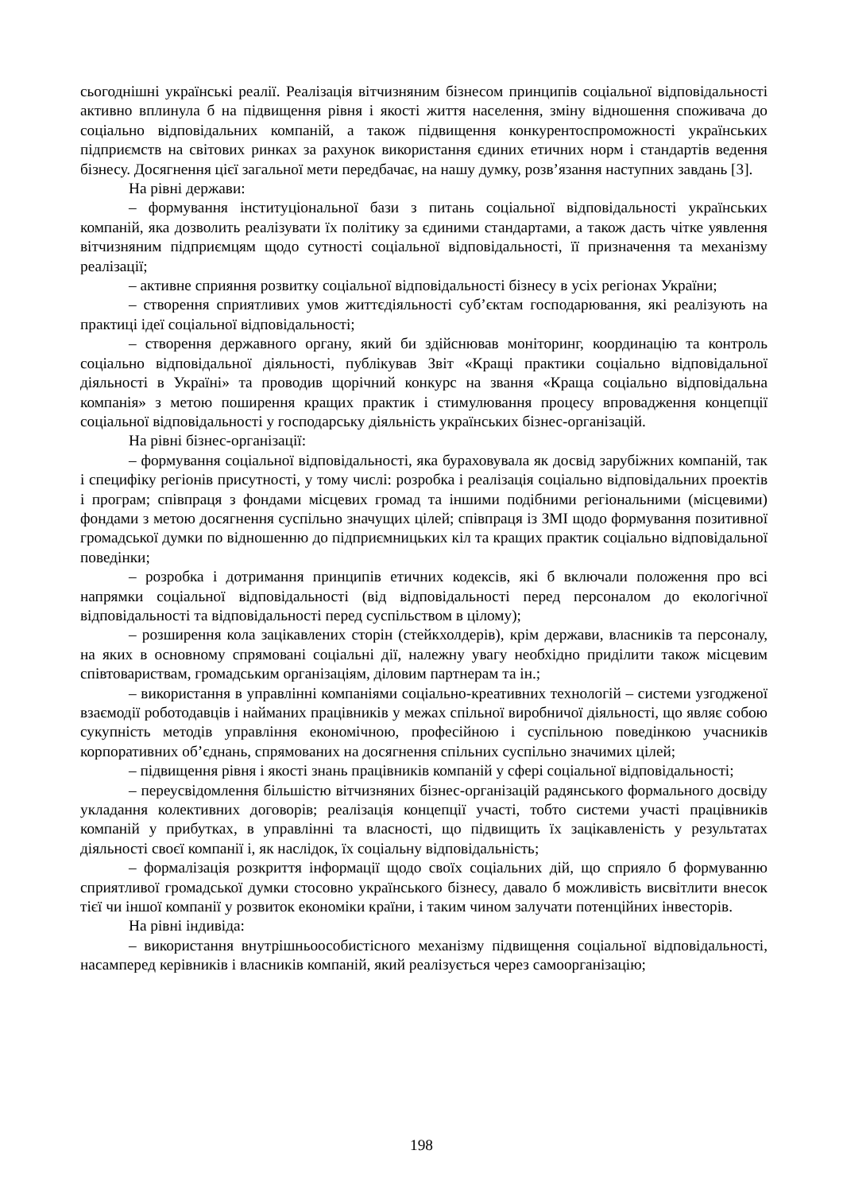сьогоднішні українські реалії. Реалізація вітчизняним бізнесом принципів соціальної відповідальності активно вплинула б на підвищення рівня і якості життя населення, зміну відношення споживача до соціально відповідальних компаній, а також підвищення конкурентоспроможності українських підприємств на світових ринках за рахунок використання єдиних етичних норм і стандартів ведення бізнесу. Досягнення цієї загальної мети передбачає, на нашу думку, розв’язання наступних завдань [3].
На рівні держави:
– формування інституціональної бази з питань соціальної відповідальності українських компаній, яка дозволить реалізувати їх політику за єдиними стандартами, а також дасть чітке уявлення вітчизняним підприємцям щодо сутності соціальної відповідальності, її призначення та механізму реалізації;
– активне сприяння розвитку соціальної відповідальності бізнесу в усіх регіонах України;
– створення сприятливих умов життєдіяльності суб’єктам господарювання, які реалізують на практиці ідеї соціальної відповідальності;
– створення державного органу, який би здійснював моніторинг, координацію та контроль соціально відповідальної діяльності, публікував Звіт «Кращі практики соціально відповідальної діяльності в Україні» та проводив щорічний конкурс на звання «Краща соціально відповідальна компанія» з метою поширення кращих практик і стимулювання процесу впровадження концепції соціальної відповідальності у господарську діяльність українських бізнес-організацій.
На рівні бізнес-організації:
– формування соціальної відповідальності, яка бураховувала як досвід зарубіжних компаній, так і специфіку регіонів присутності, у тому числі: розробка і реалізація соціально відповідальних проектів і програм; співпраця з фондами місцевих громад та іншими подібними регіональними (місцевими) фондами з метою досягнення суспільно значущих цілей; співпраця із ЗМІ щодо формування позитивної громадської думки по відношенню до підприємницьких кіл та кращих практик соціально відповідальної поведінки;
– розробка і дотримання принципів етичних кодексів, які б включали положення про всі напрямки соціальної відповідальності (від відповідальності перед персоналом до екологічної відповідальності та відповідальності перед суспільством в цілому);
– розширення кола зацікавлених сторін (стейкхолдерів), крім держави, власників та персоналу, на яких в основному спрямовані соціальні дії, належну увагу необхідно приділити також місцевим співтовариствам, громадським організаціям, діловим партнерам та ін.;
– використання в управлінні компаніями соціально-креативних технологій – системи узгодженої взаємодії роботодавців і найманих працівників у межах спільної виробничої діяльності, що являє собою сукупність методів управління економічною, професійною і суспільною поведінкою учасників корпоративних об’єднань, спрямованих на досягнення спільних суспільно значимих цілей;
– підвищення рівня і якості знань працівників компаній у сфері соціальної відповідальності;
– переусвідомлення більшістю вітчизняних бізнес-організацій радянського формального досвіду укладання колективних договорів; реалізація концепції участі, тобто системи участі працівників компаній у прибутках, в управлінні та власності, що підвищить їх зацікавленість у результатах діяльності своєї компанії і, як наслідок, їх соціальну відповідальність;
– формалізація розкриття інформації щодо своїх соціальних дій, що сприяло б формуванню сприятливої громадської думки стосовно українського бізнесу, давало б можливість висвітлити внесок тієї чи іншої компанії у розвиток економіки країни, і таким чином залучати потенційних інвесторів.
На рівні індивіда:
– використання внутрішньоособистісного механізму підвищення соціальної відповідальності, насамперед керівників і власників компаній, який реалізується через самоорганізацію;
198